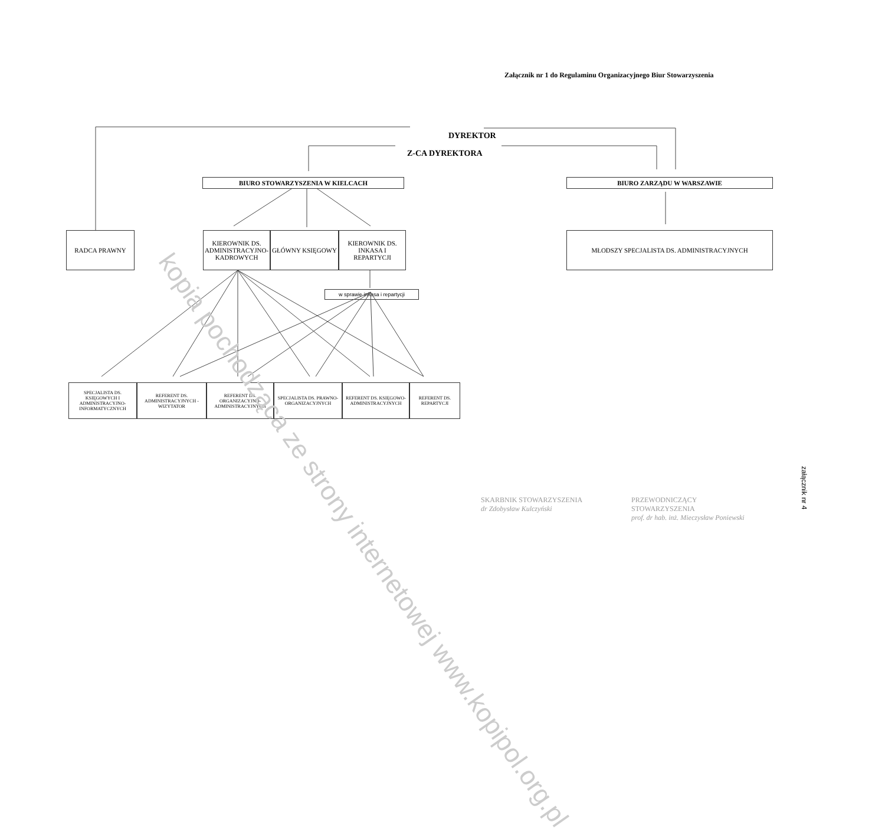Załącznik nr 1 do Regulaminu Organizacyjnego Biur Stowarzyszenia
DYREKTOR
Z-CA DYREKTORA
BIURO STOWARZYSZENIA W KIELCACH BIURO ZARZĄDU W WARSZAWIE
RADCA PRAWNY KIEROWNIK DS. ADMINISTRACYJNO-KADROWYCH
GŁÓWNY KSIĘGOWY KIEROWNIK DS. INKASA I REPARTYCJI
MŁODSZY SPECJALISTA DS. ADMINISTRACYJNYCH
w sprawie inkasa i repartycji
SPECJALISTA DS. KSIĘGOWYCH I ADMINISTRACYJNO-INFORMATYCZNYCH
REFERENT DS. ADMINISTRACYJNYCH - WIZYTATOR
REFERENT DS. ORGANIZACYJNO-ADMINISTRACYJNYCH
SPECJALISTA DS. PRAWNO-ORGANIZACYJNYCH
REFERENT DS. KSIĘGOWO-ADMINISTRACYJNYCH
REFERENT DS. REPARTYCJI
SKARBNIK STOWARZYSZENIA
dr Zdobysław Kulczyński
PRZEWODNICZĄCY STOWARZYSZENIA
prof. dr hab. inż. Mieczysław Poniewski
załącznik nr 4
kopia pochodząca ze strony internetowej www.kopipol.org.pl